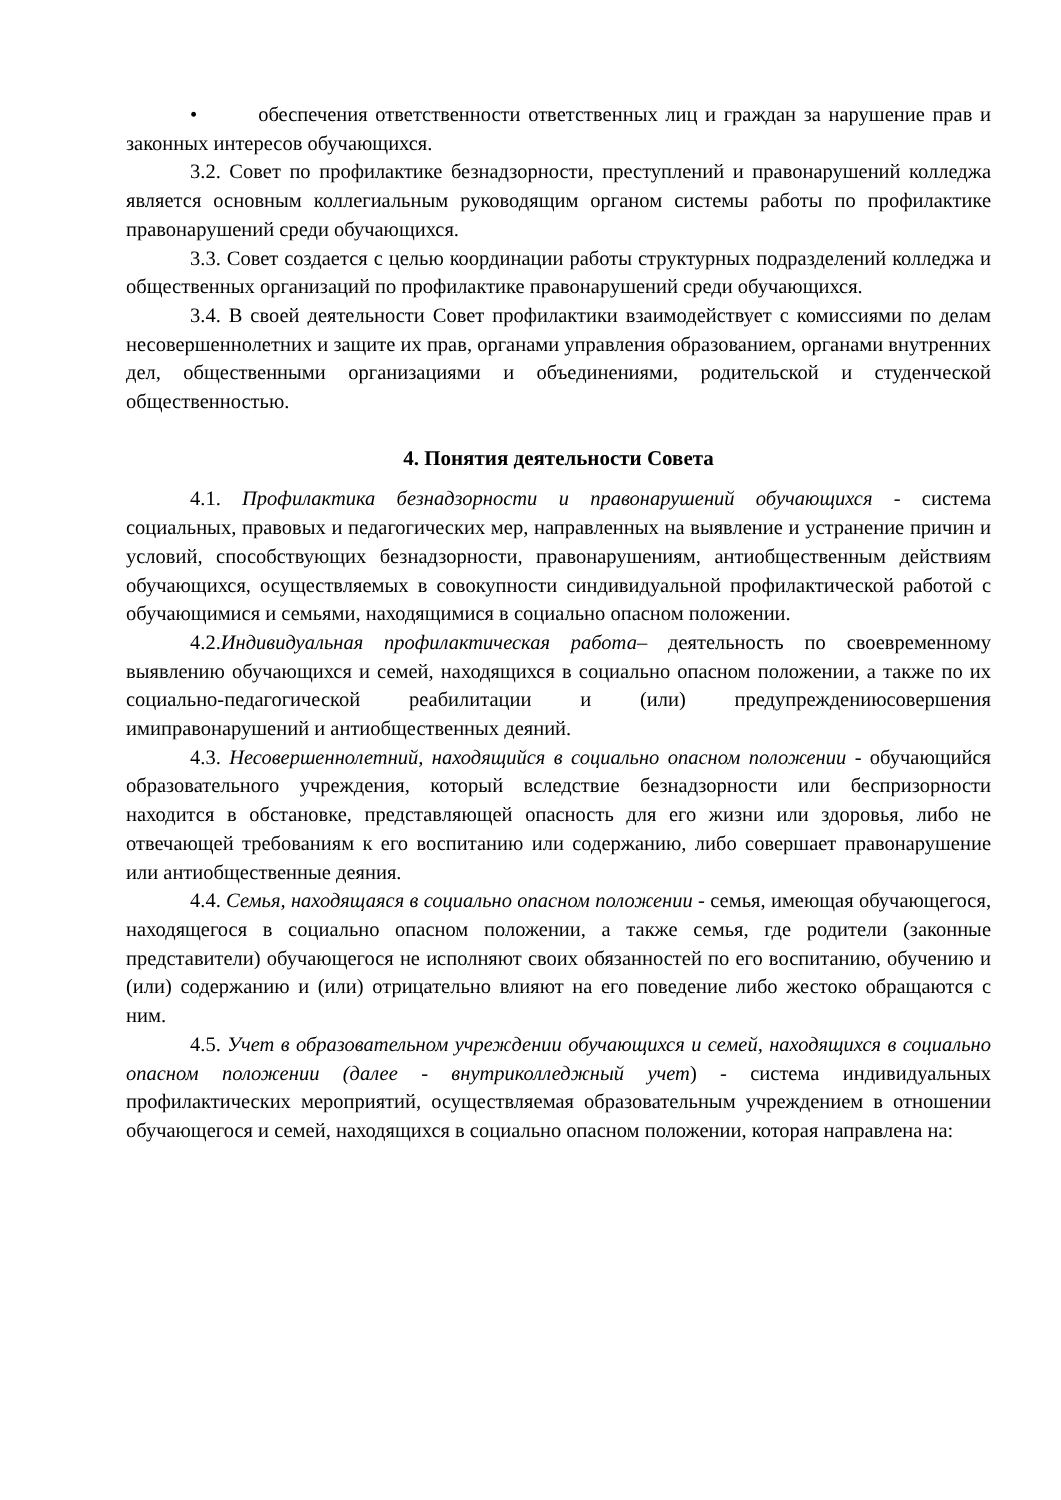• обеспечения ответственности ответственных лиц и граждан за нарушение прав и законных интересов обучающихся.
3.2. Совет по профилактике безнадзорности, преступлений и правонарушений колледжа является основным коллегиальным руководящим органом системы работы по профилактике правонарушений среди обучающихся.
3.3. Совет создается с целью координации работы структурных подразделений колледжа и общественных организаций по профилактике правонарушений среди обучающихся.
3.4. В своей деятельности Совет профилактики взаимодействует с комиссиями по делам несовершеннолетних и защите их прав, органами управления образованием, органами внутренних дел, общественными организациями и объединениями, родительской и студенческой общественностью.
4. Понятия деятельности Совета
4.1. Профилактика безнадзорности и правонарушений обучающихся - система социальных, правовых и педагогических мер, направленных на выявление и устранение причин и условий, способствующих безнадзорности, правонарушениям, антиобщественным действиям обучающихся, осуществляемых в совокупности синдивидуальной профилактической работой с обучающимися и семьями, находящимися в социально опасном положении.
4.2.Индивидуальная профилактическая работа– деятельность по своевременному выявлению обучающихся и семей, находящихся в социально опасном положении, а также по их социально-педагогической реабилитации и (или) предупреждениюсовершения имиправонарушений и антиобщественных деяний.
4.3. Несовершеннолетний, находящийся в социально опасном положении - обучающийся образовательного учреждения, который вследствие безнадзорности или беспризорности находится в обстановке, представляющей опасность для его жизни или здоровья, либо не отвечающей требованиям к его воспитанию или содержанию, либо совершает правонарушение или антиобщественные деяния.
4.4. Семья, находящаяся в социально опасном положении - семья, имеющая обучающегося, находящегося в социально опасном положении, а также семья, где родители (законные представители) обучающегося не исполняют своих обязанностей по его воспитанию, обучению и (или) содержанию и (или) отрицательно влияют на его поведение либо жестоко обращаются с ним.
4.5. Учет в образовательном учреждении обучающихся и семей, находящихся в социально опасном положении (далее - внутриколледжный учет) - система индивидуальных профилактических мероприятий, осуществляемая образовательным учреждением в отношении обучающегося и семей, находящихся в социально опасном положении, которая направлена на: